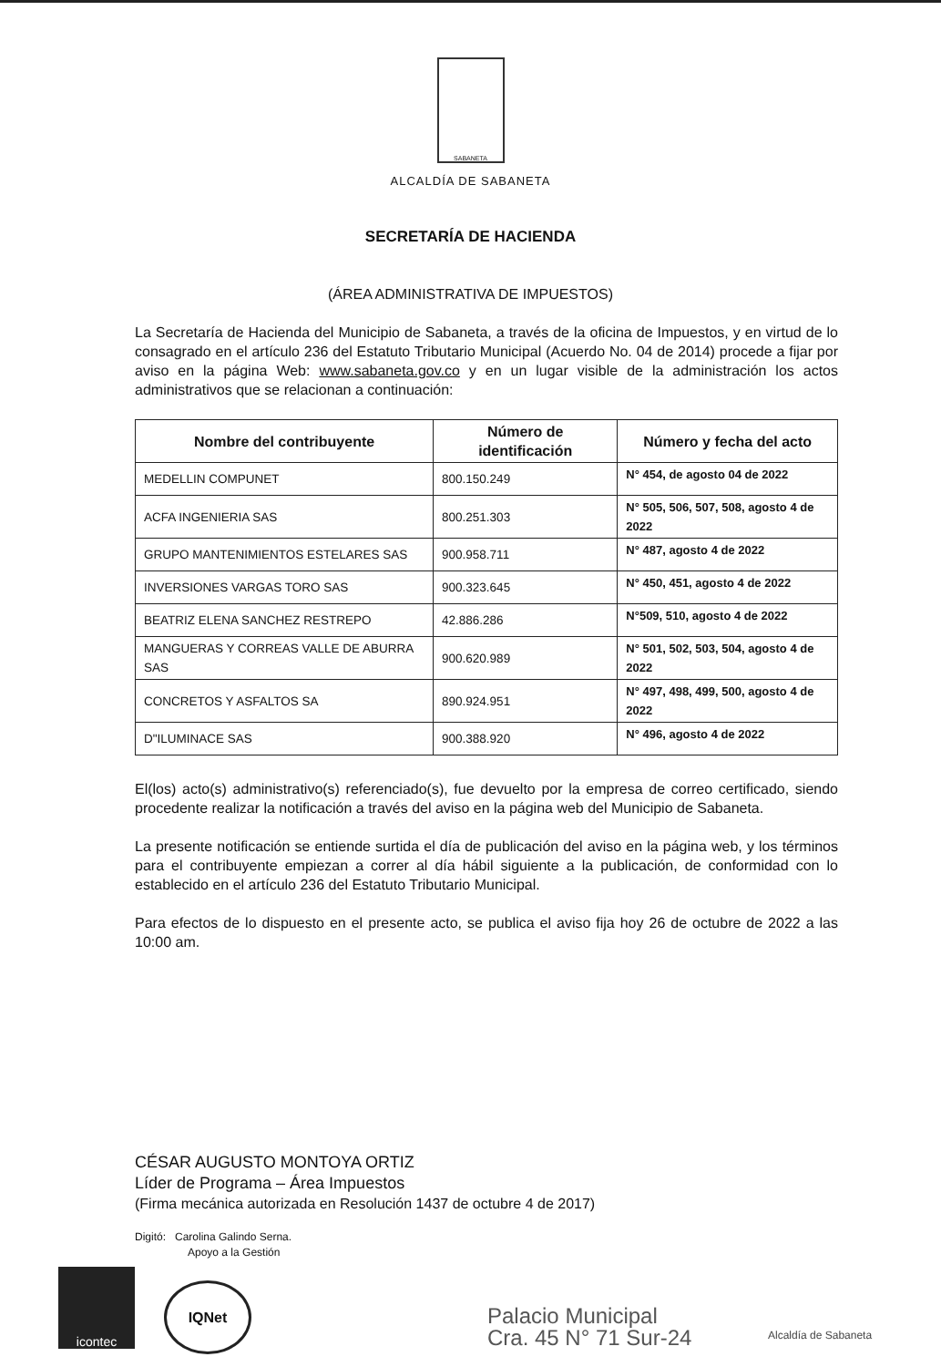SABANETA
ALCALDÍA DE SABANETA
SECRETARÍA DE HACIENDA
(ÁREA ADMINISTRATIVA DE IMPUESTOS)
La Secretaría de Hacienda del Municipio de Sabaneta, a través de la oficina de Impuestos, y en virtud de lo consagrado en el artículo 236 del Estatuto Tributario Municipal (Acuerdo No. 04 de 2014) procede a fijar por aviso en la página Web: www.sabaneta.gov.co y en un lugar visible de la administración los actos administrativos que se relacionan a continuación:
| Nombre del contribuyente | Número de identificación | Número y fecha del acto |
| --- | --- | --- |
| MEDELLIN COMPUNET | 800.150.249 | N° 454, de agosto 04 de 2022 |
| ACFA INGENIERIA SAS | 800.251.303 | N° 505, 506, 507, 508, agosto 4 de 2022 |
| GRUPO MANTENIMIENTOS ESTELARES SAS | 900.958.711 | N° 487, agosto 4 de 2022 |
| INVERSIONES VARGAS TORO SAS | 900.323.645 | N° 450, 451, agosto 4 de 2022 |
| BEATRIZ ELENA SANCHEZ RESTREPO | 42.886.286 | N°509, 510, agosto 4 de 2022 |
| MANGUERAS Y CORREAS VALLE DE ABURRA SAS | 900.620.989 | N° 501, 502, 503, 504, agosto 4 de 2022 |
| CONCRETOS Y ASFALTOS SA | 890.924.951 | N° 497, 498, 499, 500, agosto 4 de 2022 |
| D"ILUMINACE SAS | 900.388.920 | N° 496, agosto 4 de 2022 |
El(los) acto(s) administrativo(s) referenciado(s), fue devuelto por la empresa de correo certificado, siendo procedente realizar la notificación a través del aviso en la página web del Municipio de Sabaneta.
La presente notificación se entiende surtida el día de publicación del aviso en la página web, y los términos para el contribuyente empiezan a correr al día hábil siguiente a la publicación, de conformidad con lo establecido en el artículo 236 del Estatuto Tributario Municipal.
Para efectos de lo dispuesto en el presente acto, se publica el aviso fija hoy 26 de octubre de 2022 a las 10:00 am.
CÉSAR AUGUSTO MONTOYA ORTIZ
Líder de Programa – Área Impuestos
(Firma mecánica autorizada en Resolución 1437 de octubre 4 de 2017)
Digitó: Carolina Galindo Serna.
Apoyo a la Gestión
icontec
IQNet
Palacio Municipal
Cra. 45 N° 71 Sur-24
Alcaldía de Sabaneta